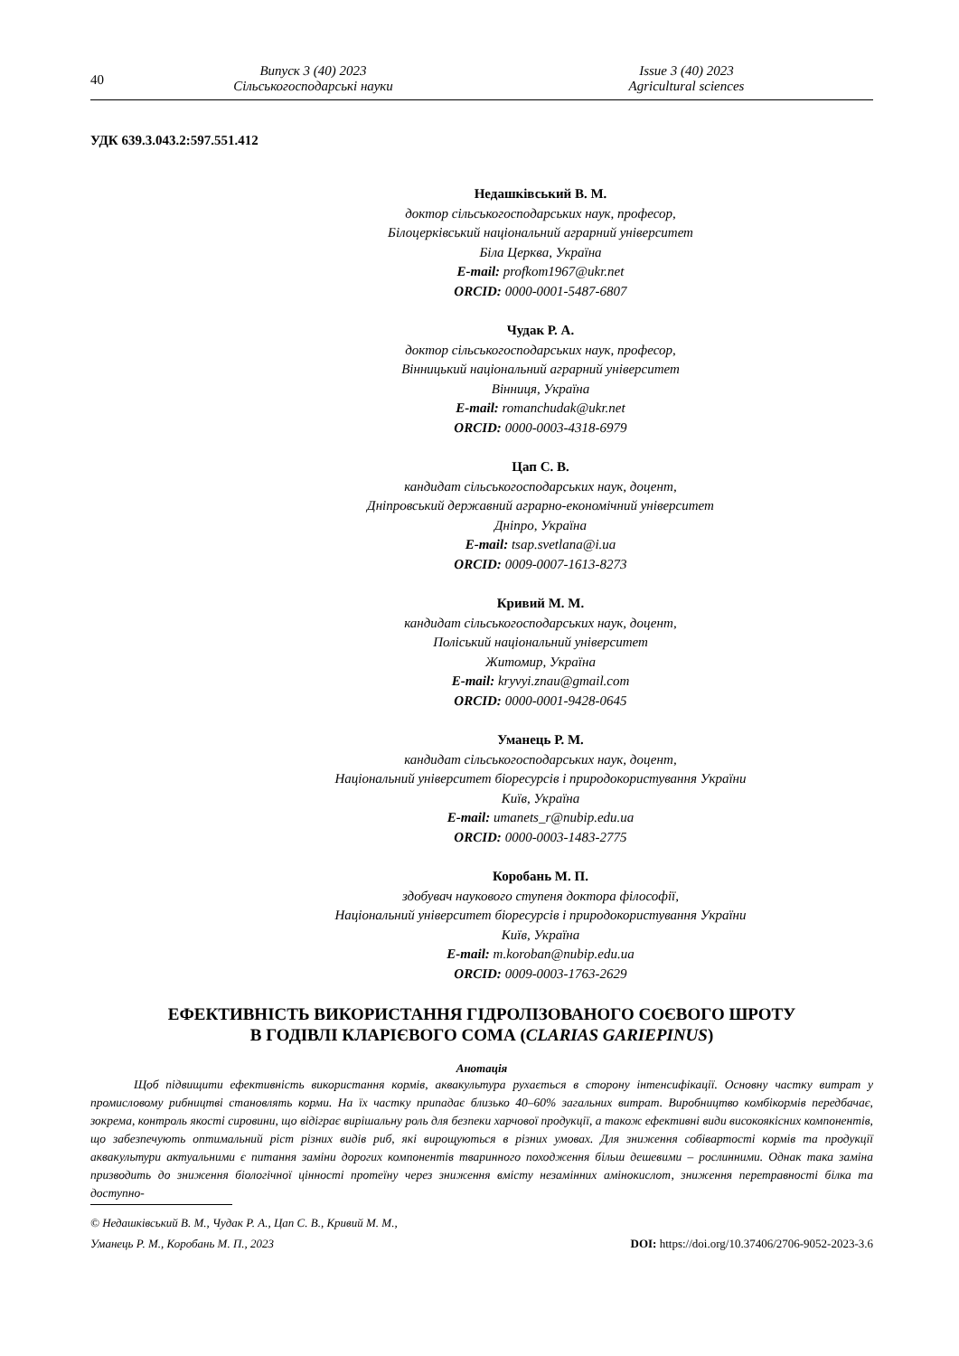40
Випуск 3 (40) 2023
Сільськогосподарські науки
Issue 3 (40) 2023
Agricultural sciences
УДК 639.3.043.2:597.551.412
Недашківський В. М.
доктор сільськогосподарських наук, професор,
Білоцерківський національний аграрний університет
Біла Церква, Україна
E-mail: profkom1967@ukr.net
ORCID: 0000-0001-5487-6807
Чудак Р. А.
доктор сільськогосподарських наук, професор,
Вінницький національний аграрний університет
Вінниця, Україна
E-mail: romanchudak@ukr.net
ORCID: 0000-0003-4318-6979
Цап С. В.
кандидат сільськогосподарських наук, доцент,
Дніпровський державний аграрно-економічний університет
Дніпро, Україна
E-mail: tsap.svetlana@i.ua
ORCID: 0009-0007-1613-8273
Кривий М. М.
кандидат сільськогосподарських наук, доцент,
Поліський національний університет
Житомир, Україна
E-mail: kryvyi.znau@gmail.com
ORCID: 0000-0001-9428-0645
Уманець Р. М.
кандидат сільськогосподарських наук, доцент,
Національний університет біоресурсів і природокористування України
Київ, Україна
E-mail: umanets_r@nubip.edu.ua
ORCID: 0000-0003-1483-2775
Коробань М. П.
здобувач наукового ступеня доктора філософії,
Національний університет біоресурсів і природокористування України
Київ, Україна
E-mail: m.koroban@nubip.edu.ua
ORCID: 0009-0003-1763-2629
ЕФЕКТИВНІСТЬ ВИКОРИСТАННЯ ГІДРОЛІЗОВАНОГО СОЄВОГО ШРОТУ
В ГОДІВЛІ КЛАРІЄВОГО СОМА (CLARIAS GARIEPINUS)
Анотація
Щоб підвищити ефективність використання кормів, аквакультура рухається в сторону інтенсифікації. Основну частку витрат у промисловому рибництві становлять корми. На їх частку припадає близько 40–60% загальних витрат. Виробництво комбікормів передбачає, зокрема, контроль якості сировини, що відіграє вирішальну роль для безпеки харчової продукції, а також ефективні види високоякісних компонентів, що забезпечують оптимальний ріст різних видів риб, які вирощуються в різних умовах. Для зниження собівартості кормів та продукції аквакультури актуальними є питання заміни дорогих компонентів тваринного походження більш дешевими – рослинними. Однак така заміна призводить до зниження біологічної цінності протеїну через зниження вмісту незамінних амінокислот, зниження перетравності білка та доступно-
© Недашківський В. М., Чудак Р. А., Цап С. В., Кривий М. М.,
Уманець Р. М., Коробань М. П., 2023 DOI: https://doi.org/10.37406/2706-9052-2023-3.6